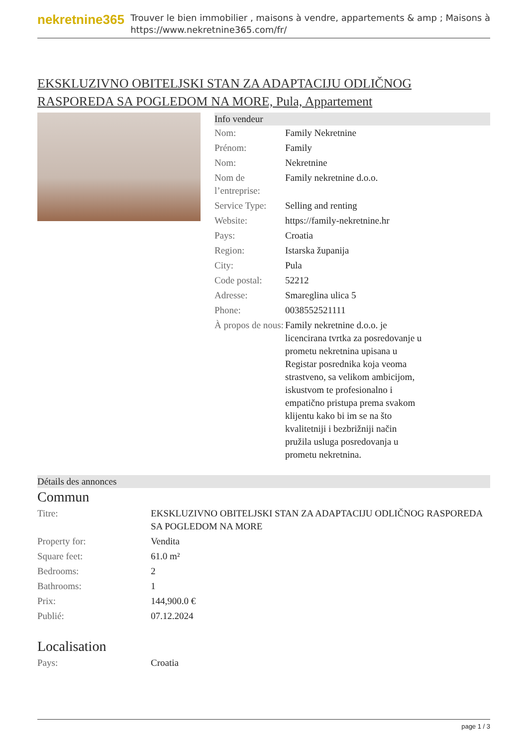nekretnine365
Trouver le bien immobilier , maisons à vendre, appartements & amp ; Maisons à
https://www.nekretnine365.com/fr/
EKSKLUZIVNO OBITELJSKI STAN ZA ADAPTACIJU ODLIČNOG RASPOREDA SA POGLEDOM NA MORE, Pula, Appartement
Info vendeur
| Nom: | Family Nekretnine |
| Prénom: | Family |
| Nom: | Nekretnine |
| Nom de l’entreprise: | Family nekretnine d.o.o. |
| Service Type: | Selling and renting |
| Website: | https://family-nekretnine.hr |
| Pays: | Croatia |
| Region: | Istarska županija |
| City: | Pula |
| Code postal: | 52212 |
| Adresse: | Smareglina ulica 5 |
| Phone: | 0038552521111 |
| À propos de nous: | Family nekretnine d.o.o. je licencirana tvrtka za posredovanje u prometu nekretnina upisana u Registar posrednika koja veoma strastveno, sa velikom ambicijom, iskustvom te profesionalno i empatično pristupa prema svakom klijentu kako bi im se na što kvalitetniji i bezbrižniji način pružila usluga posredovanja u prometu nekretnina. |
Détails des annonces
Commun
| Titre: | EKSKLUZIVNO OBITELJSKI STAN ZA ADAPTACIJU ODLIČNOG RASPOREDA SA POGLEDOM NA MORE |
| Property for: | Vendita |
| Square feet: | 61.0 m² |
| Bedrooms: | 2 |
| Bathrooms: | 1 |
| Prix: | 144,900.0 € |
| Publié: | 07.12.2024 |
Localisation
| Pays: | Croatia |
page 1 / 3